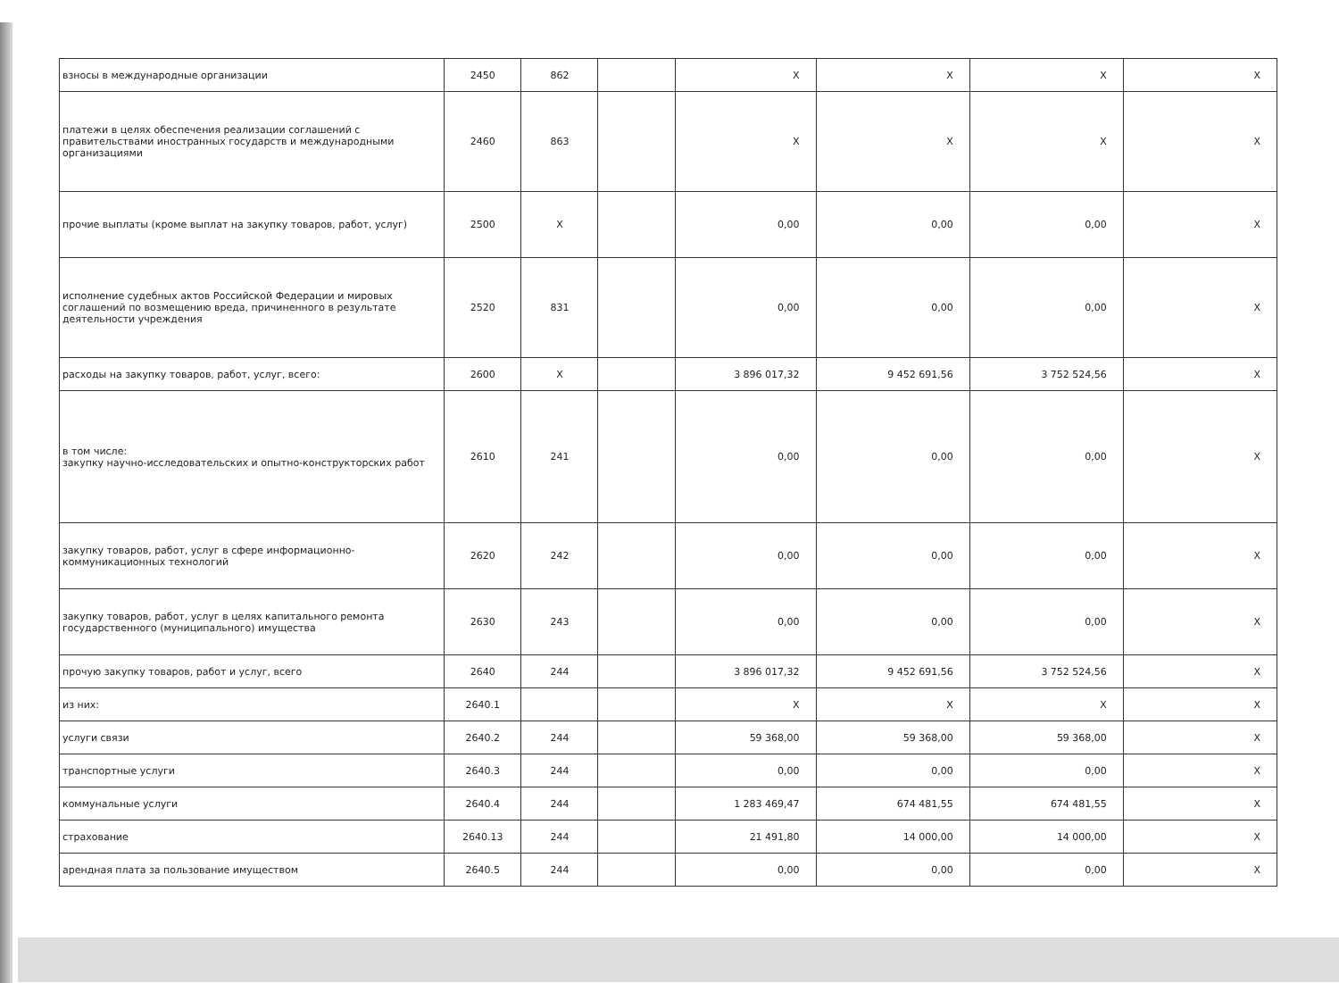| взносы в международные организации | 2450 | 862 | | X | X | X | X |
| платежи в целях обеспечения реализации соглашений с правительствами иностранных государств и международными организациями | 2460 | 863 | | X | X | X | X |
| прочие выплаты (кроме выплат на закупку товаров, работ, услуг) | 2500 | X | | 0,00 | 0,00 | 0,00 | X |
| исполнение судебных актов Российской Федерации и мировых соглашений по возмещению вреда, причиненного в результате деятельности учреждения | 2520 | 831 | | 0,00 | 0,00 | 0,00 | X |
| расходы на закупку товаров, работ, услуг, всего: | 2600 | X | | 3 896 017,32 | 9 452 691,56 | 3 752 524,56 | X |
| в том числе: закупку научно-исследовательских и опытно-конструкторских работ | 2610 | 241 | | 0,00 | 0,00 | 0,00 | X |
| закупку товаров, работ, услуг в сфере информационно-коммуникационных технологий | 2620 | 242 | | 0,00 | 0,00 | 0,00 | X |
| закупку товаров, работ, услуг в целях капитального ремонта государственного (муниципального) имущества | 2630 | 243 | | 0,00 | 0,00 | 0,00 | X |
| прочую закупку товаров, работ и услуг, всего | 2640 | 244 | | 3 896 017,32 | 9 452 691,56 | 3 752 524,56 | X |
| из них: | 2640.1 | | | X | X | X | X |
| услуги связи | 2640.2 | 244 | | 59 368,00 | 59 368,00 | 59 368,00 | X |
| транспортные услуги | 2640.3 | 244 | | 0,00 | 0,00 | 0,00 | X |
| коммунальные услуги | 2640.4 | 244 | | 1 283 469,47 | 674 481,55 | 674 481,55 | X |
| страхование | 2640.13 | 244 | | 21 491,80 | 14 000,00 | 14 000,00 | X |
| арендная плата за пользование имуществом | 2640.5 | 244 | | 0,00 | 0,00 | 0,00 | X |